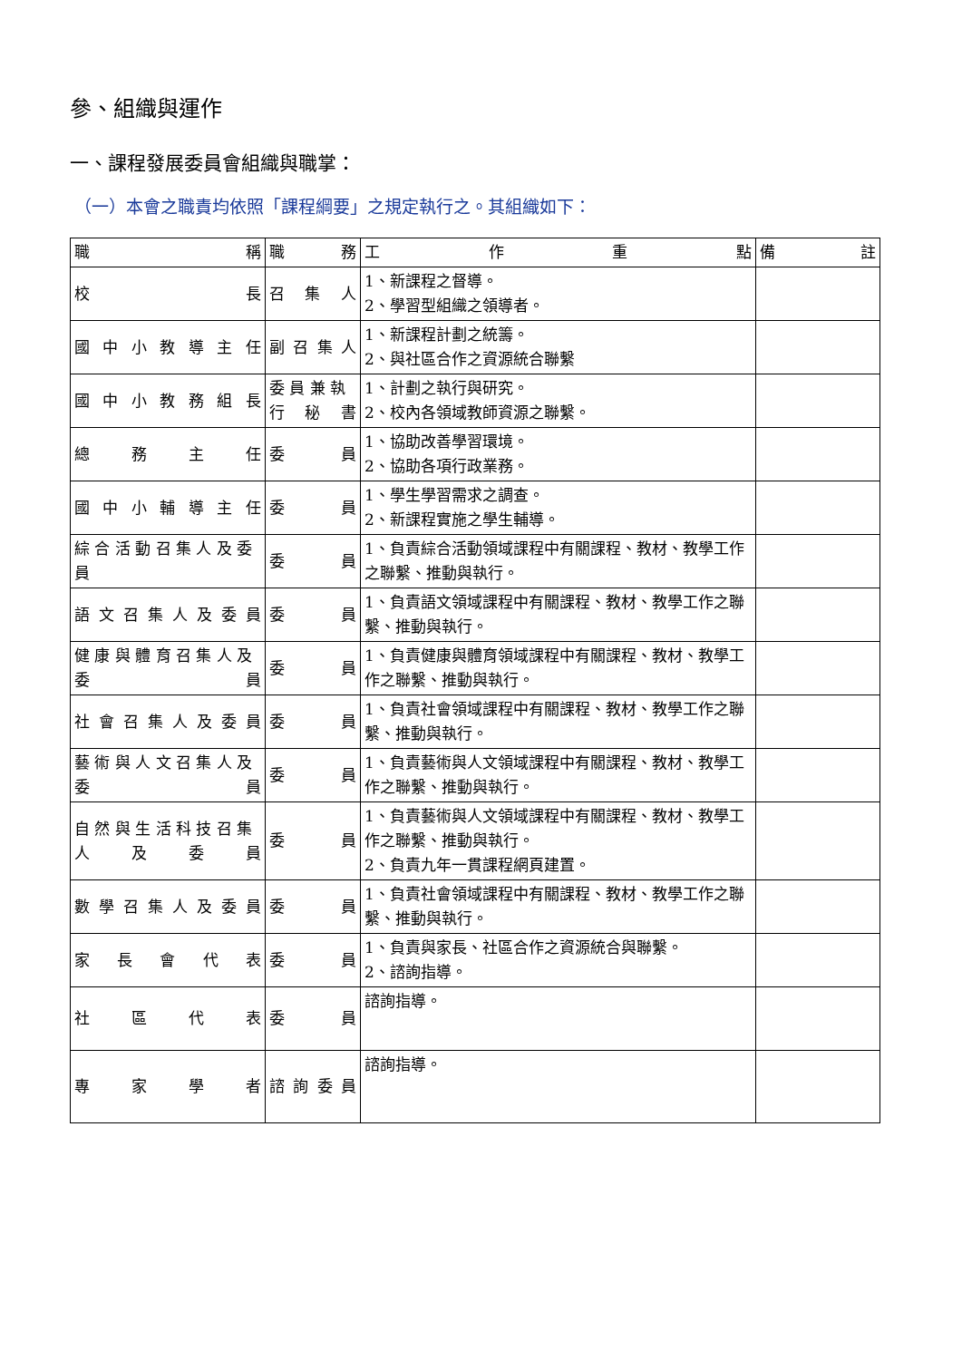參、組織與運作
一、課程發展委員會組織與職掌：
（一）本會之職責均依照「課程綱要」之規定執行之。其組織如下：
| 職 稱 | 職 務 | 工 作 重 點 | 備 註 |
| --- | --- | --- | --- |
| 校 長 | 召 集 人 | 1、新課程之督導。 2、學習型組織之領導者。 | |
| 國 中 小 教 導 主 任 | 副 召 集 人 | 1、新課程計劃之統籌。 2、與社區合作之資源統合聯繫 | |
| 國 中 小 教 務 組 長 | 委 員 兼 執 行 秘 書 | 1、計劃之執行與研究。 2、校內各領域教師資源之聯繫。 | |
| 總 務 主 任 | 委 員 | 1、協助改善學習環境。 2、協助各項行政業務。 | |
| 國 中 小 輔 導 主 任 | 委 員 | 1、學生學習需求之調查。 2、新課程實施之學生輔導。 | |
| 綜 合 活 動 召 集 人 及 委 員 | 委 員 | 1、負責綜合活動領域課程中有關課程、教材、教學工作之聯繫、推動與執行。 | |
| 語 文 召 集 人 及 委 員 | 委 員 | 1、負責語文領域課程中有關課程、教材、教學工作之聯繫、推動與執行。 | |
| 健 康 與 體 育 召 集 人 及 委 員 | 委 員 | 1、負責健康與體育領域課程中有關課程、教材、教學工作之聯繫、推動與執行。 | |
| 社 會 召 集 人 及 委 員 | 委 員 | 1、負責社會領域課程中有關課程、教材、教學工作之聯繫、推動與執行。 | |
| 藝 術 與 人 文 召 集 人 及 委 員 | 委 員 | 1、負責藝術與人文領域課程中有關課程、教材、教學工作之聯繫、推動與執行。 | |
| 自 然 與 生 活 科 技 召 集 人 及 委 員 | 委 員 | 1、負責藝術與人文領域課程中有關課程、教材、教學工作之聯繫、推動與執行。 2、負責九年一貫課程網頁建置。 | |
| 數 學 召 集 人 及 委 員 | 委 員 | 1、負責社會領域課程中有關課程、教材、教學工作之聯繫、推動與執行。 | |
| 家 長 會 代 表 | 委 員 | 1、負責與家長、社區合作之資源統合與聯繫。 2、諮詢指導。 | |
| 社 區 代 表 | 委 員 | 諮詢指導。 | |
| 專 家 學 者 | 諮 詢 委 員 | 諮詢指導。 | |